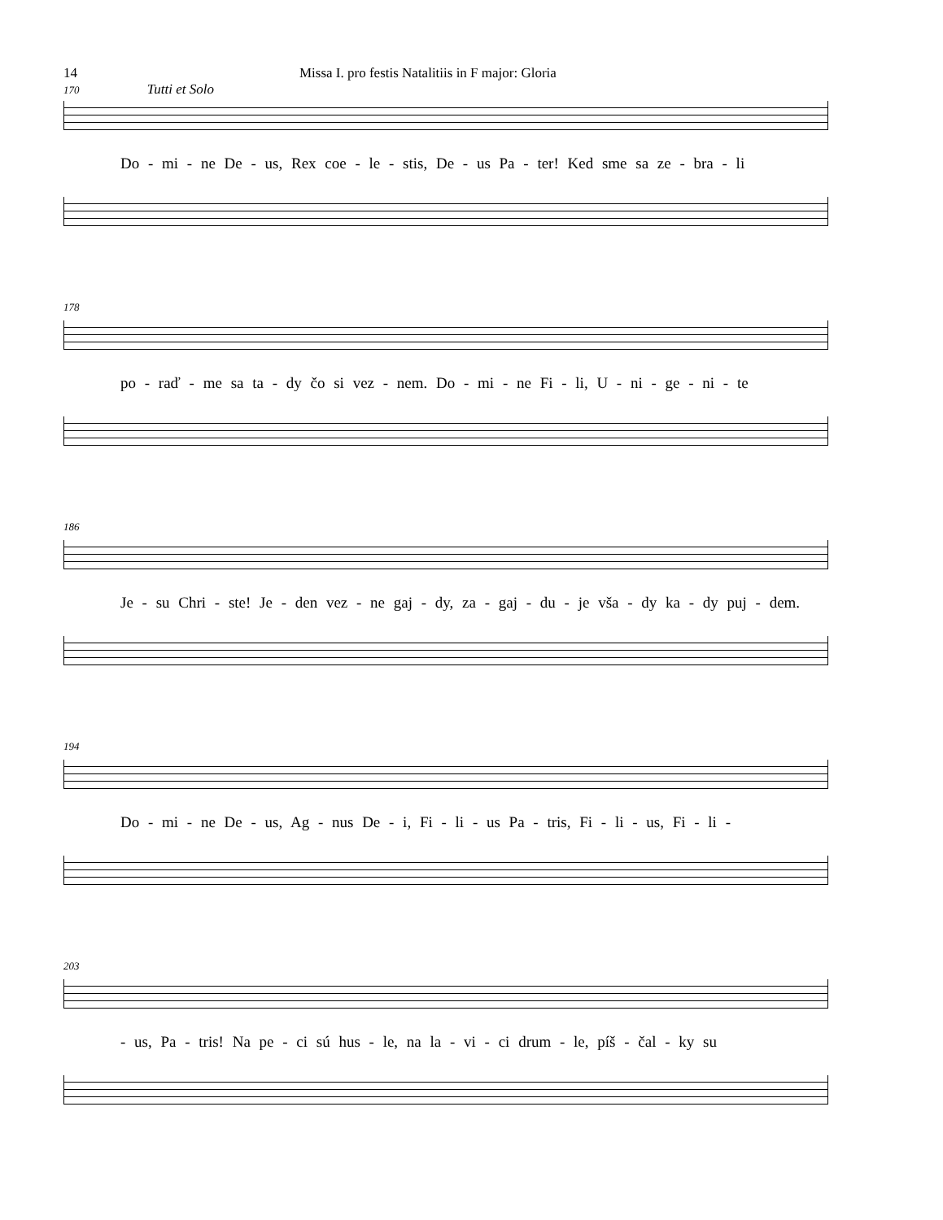14 Missa I. pro festis Natalitiis in F major: Gloria
170 Tutti et Solo
Do - mi - ne De - us, Rex coe - le - stis, De - us Pa - ter! Ked sme sa ze - bra - li
178
po - raď - me sa ta - dy čo si vez - nem. Do - mi - ne Fi - li, U - ni - ge - ni - te
186
Je - su Chri - ste! Je - den vez - ne gaj - dy, za - gaj - du - je vša - dy ka - dy puj - dem.
194
Do - mi - ne De - us, Ag - nus De - i, Fi - li - us Pa - tris, Fi - li - us, Fi - li -
203
- us, Pa - tris! Na pe - ci sú hus - le, na la - vi - ci drum - le, píš - čal - ky su